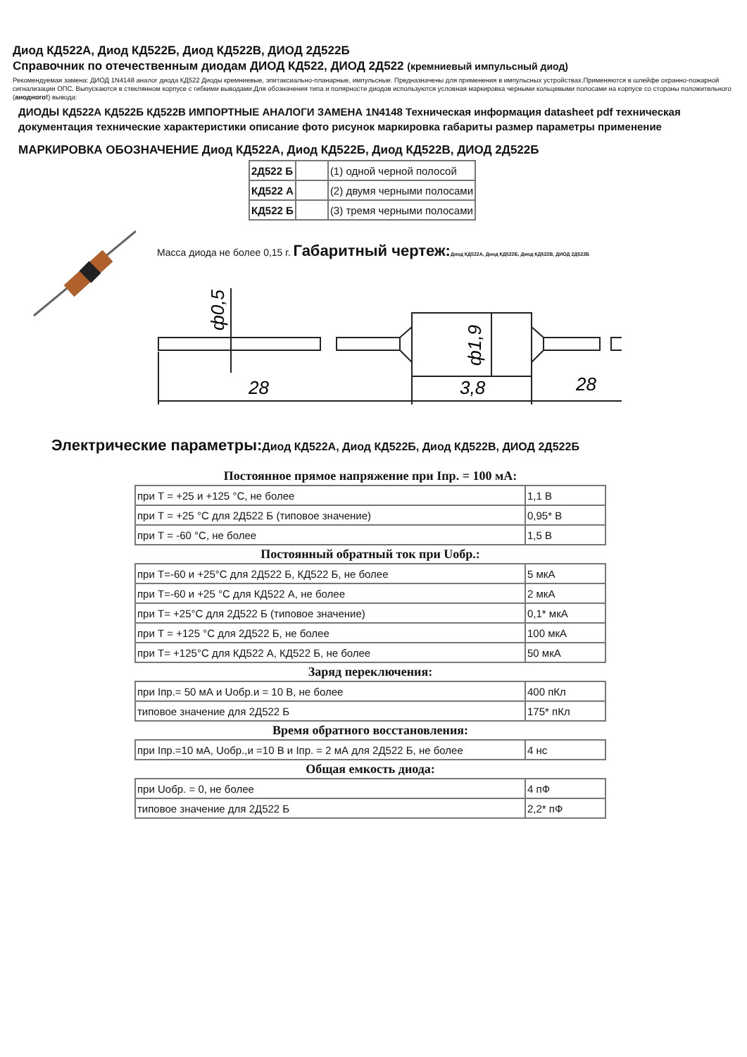Диод КД522А, Диод КД522Б, Диод КД522В, ДИОД 2Д522Б
Справочник по отечественным диодам ДИОД КД522, ДИОД 2Д522 (кремниевый импульсный диод)
Рекомендуемая замена: ДИОД 1N4148 аналог диода КД522 Диоды кремниевые, эпитаксиально-планарные, импульсные. Предназначены для применения в импульсных устройствах.Применяются в шлейфе охранно-пожарной сигнализации ОПС. Выпускаются в стеклянном корпусе с гибкими выводами.Для обозначения типа и полярности диодов используются условная маркировка черными кольцевыми полосами на корпусе со стороны положительного (анодного!) вывода:
ДИОДЫ КД522А КД522Б КД522В ИМПОРТНЫЕ АНАЛОГИ ЗАМЕНА 1N4148 Техническая информация datasheet pdf техническая документация технические характеристики описание фото рисунок маркировка габариты размер параметры применение
МАРКИРОВКА ОБОЗНАЧЕНИЕ Диод КД522А, Диод КД522Б, Диод КД522В, ДИОД 2Д522Б
| 2Д522 Б | | (1) одной черной полосой |
| КД522 А | | (2) двумя черными полосами |
| КД522 Б | | (3) тремя черными полосами |
Масса диода не более 0,15 г. Габаритный чертеж: Диод КД522А, Диод КД522Б, Диод КД522В, ДИОД 2Д522Б
28
3,8
28
ф0,5
ф1,9
Электрические параметры:Диод КД522А, Диод КД522Б, Диод КД522В, ДИОД 2Д522Б
Постоянное прямое напряжение при Iпр. = 100 мА:
| при Т = +25 и +125 °С, не более | 1,1 В |
| при Т = +25 °С для 2Д522 Б (типовое значение) | 0,95* В |
| при Т = -60 °С, не более | 1,5 В |
Постоянный обратный ток при Uобр.:
| при Т=-60 и +25°С для 2Д522 Б, КД522 Б, не более | 5 мкА |
| при Т=-60 и +25 °С для КД522 А, не более | 2 мкА |
| при Т= +25°С для 2Д522 Б (типовое значение) | 0,1* мкА |
| при Т = +125 °С для 2Д522 Б, не более | 100 мкА |
| при Т= +125°С для КД522 А, КД522 Б, не более | 50 мкА |
Заряд переключения:
| при Iпр.= 50 мА и Uобр.и = 10 В, не более | 400 пКл |
| типовое значение для 2Д522 Б | 175* пКл |
Время обратного восстановления:
| при Iпр.=10 мА, Uобр.,и =10 В и Iпр. = 2 мА для 2Д522 Б, не более | 4 нс |
Общая емкость диода:
| при Uобр. = 0, не более | 4 пФ |
| типовое значение для 2Д522 Б | 2,2* пФ |